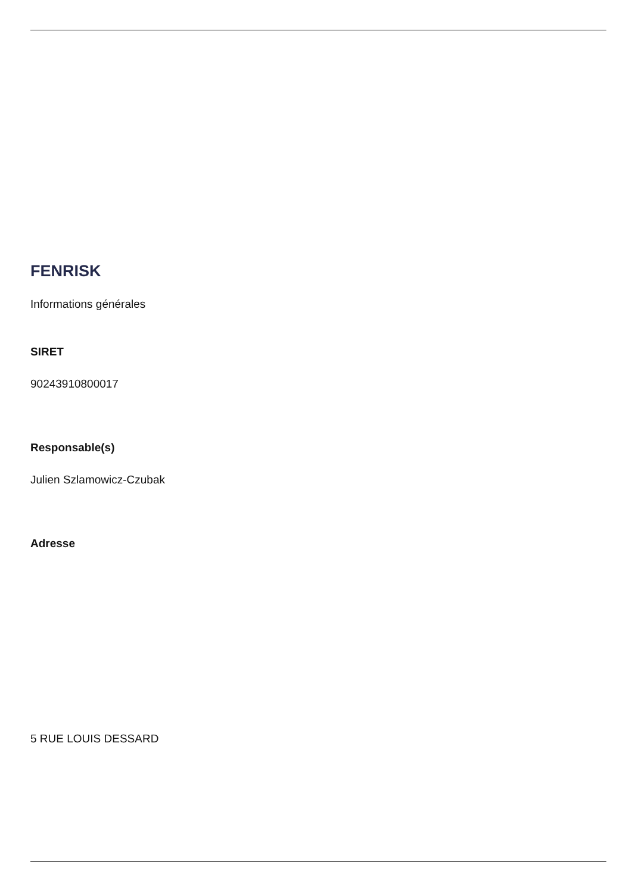FENRISK
Informations générales
SIRET
90243910800017
Responsable(s)
Julien Szlamowicz-Czubak
Adresse
5 RUE LOUIS DESSARD